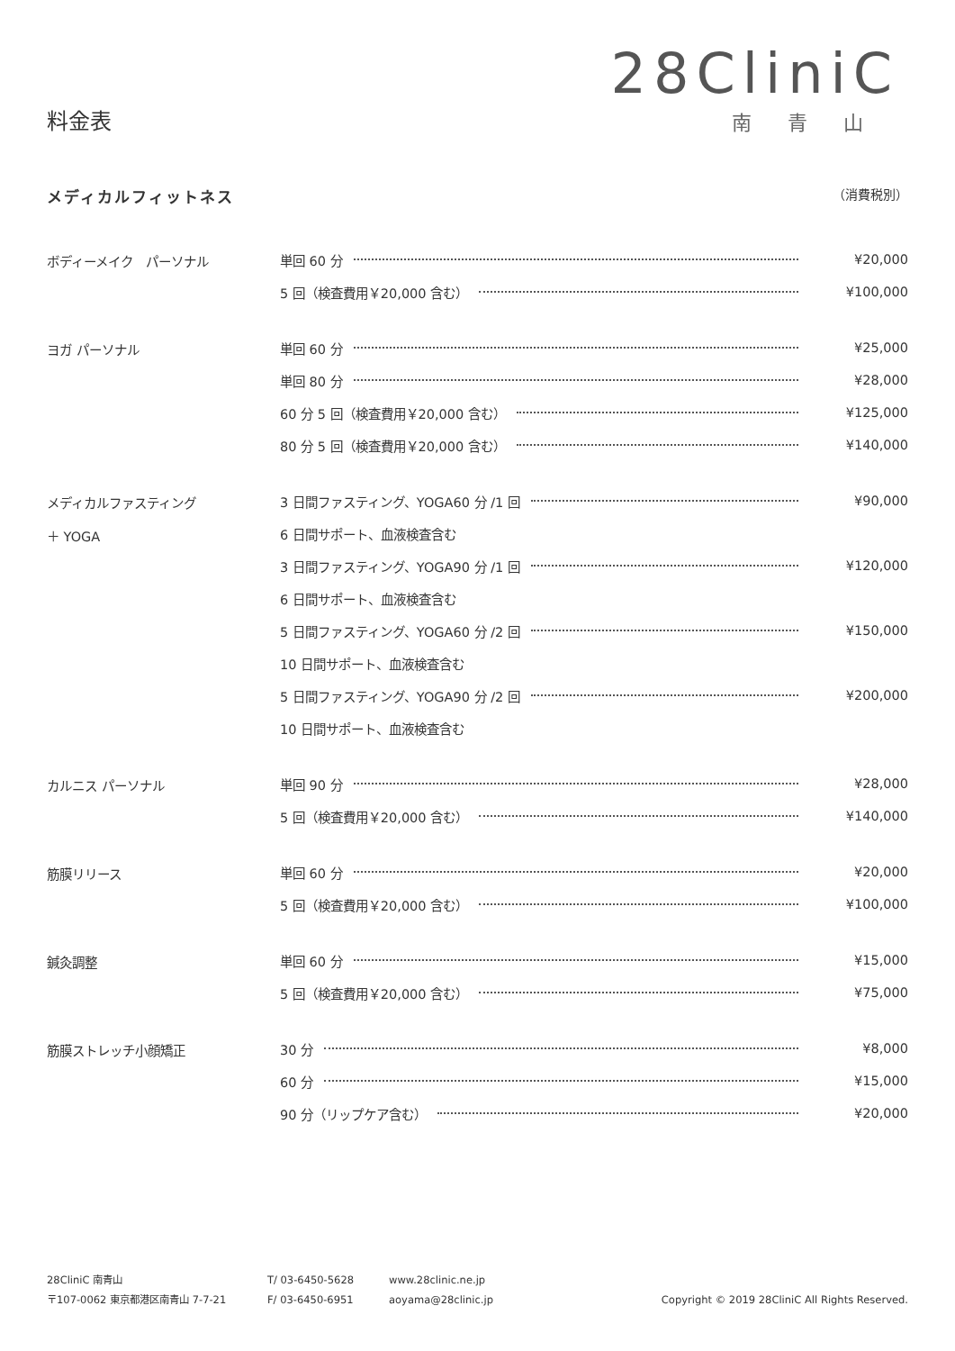料金表
28CliniC
南青山
メディカルフィットネス （消費税別）
| ボディーメイク パーソナル | 単回 60 分 | ¥20,000 |
| | 5 回（検査費用￥20,000 含む） | ¥100,000 |
| ヨガ パーソナル | 単回 60 分 | ¥25,000 |
| | 単回 80 分 | ¥28,000 |
| | 60 分 5 回（検査費用￥20,000 含む） | ¥125,000 |
| | 80 分 5 回（検査費用￥20,000 含む） | ¥140,000 |
| メディカルファスティング ＋ YOGA | 3 日間ファスティング、YOGA60 分 /1 回 | ¥90,000 |
| | 6 日間サポート、血液検査含む | |
| | 3 日間ファスティング、YOGA90 分 /1 回 | ¥120,000 |
| | 6 日間サポート、血液検査含む | |
| | 5 日間ファスティング、YOGA60 分 /2 回 | ¥150,000 |
| | 10 日間サポート、血液検査含む | |
| | 5 日間ファスティング、YOGA90 分 /2 回 | ¥200,000 |
| | 10 日間サポート、血液検査含む | |
| カルニス パーソナル | 単回 90 分 | ¥28,000 |
| | 5 回（検査費用￥20,000 含む） | ¥140,000 |
| 筋膜リリース | 単回 60 分 | ¥20,000 |
| | 5 回（検査費用￥20,000 含む） | ¥100,000 |
| 鍼灸調整 | 単回 60 分 | ¥15,000 |
| | 5 回（検査費用￥20,000 含む） | ¥75,000 |
| 筋膜ストレッチ小顔矯正 | 30 分 | ¥8,000 |
| | 60 分 | ¥15,000 |
| | 90 分（リップケア含む） | ¥20,000 |
28CliniC 南青山
〒107-0062 東京都港区南青山 7-7-21
T/ 03-6450-5628
F/ 03-6450-6951
www.28clinic.ne.jp
aoyama@28clinic.jp
Copyright © 2019 28CliniC All Rights Reserved.